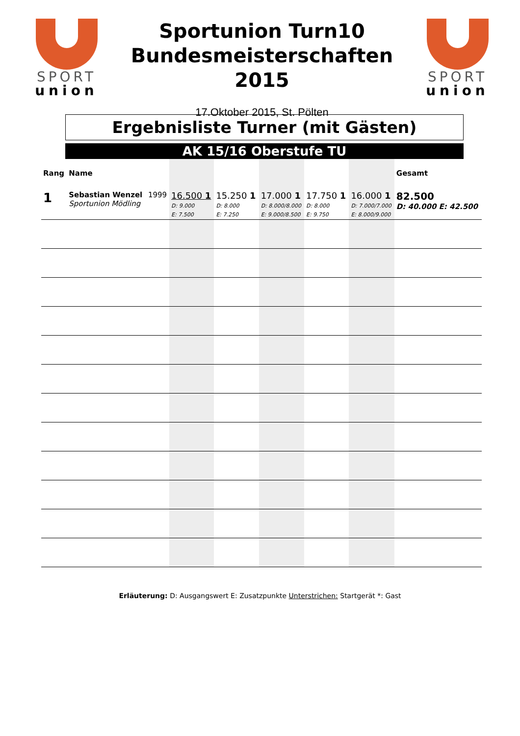SPORT
union
Sportunion Turn10
Bundesmeisterschaften
2015
17.Oktober 2015, St. Pölten
SPORT
union
Ergebnisliste Turner (mit Gästen)
AK 15/16 Oberstufe TU
| Rang | Name | | | | | | | Gesamt |
| --- | --- | --- | --- | --- | --- | --- | --- | --- |
| 1 | Sebastian Wenzel Sportunion Mödling | 1999 | 16.500 1 D: 9.000 E: 7.500 | 15.250 1 D: 8.000 E: 7.250 | 17.000 1 D: 8.000/8.000 E: 9.000/8.500 | 17.750 1 D: 8.000 E: 9.750 | 16.000 1 D: 7.000/7.000 E: 8.000/9.000 | 82.500 D: 40.000 E: 42.500 |
Erläuterung: D: Ausgangswert E: Zusatzpunkte Unterstrichen: Startgerät *: Gast